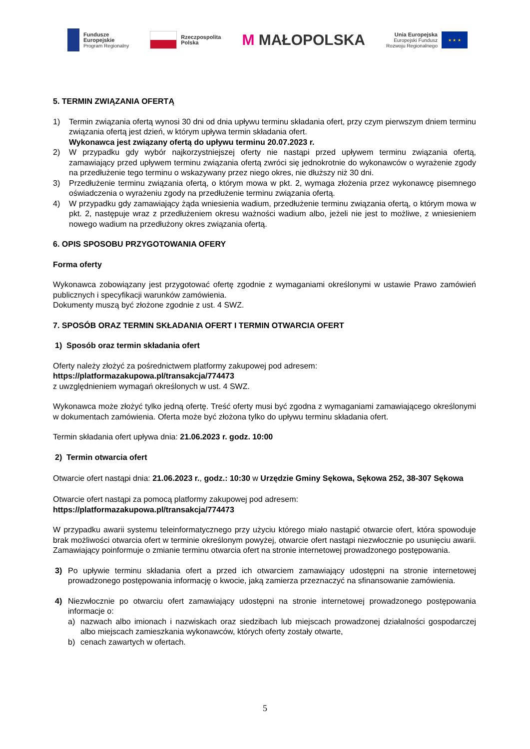Fundusze
Europejskie
Program Regionalny
Rzeczpospolita
Polska
M MAŁOPOLSKA
Unia Europejska
Europejski Fundusz
Rozwoju Regionalnego
★ ★ ★
5. TERMIN ZWIĄZANIA OFERTĄ
1) Termin związania ofertą wynosi 30 dni od dnia upływu terminu składania ofert, przy czym pierwszym dniem terminu związania ofertą jest dzień, w którym upływa termin składania ofert.
Wykonawca jest związany ofertą do upływu terminu 20.07.2023 r.
2) W przypadku gdy wybór najkorzystniejszej oferty nie nastąpi przed upływem terminu związania ofertą, zamawiający przed upływem terminu związania ofertą zwróci się jednokrotnie do wykonawców o wyrażenie zgody na przedłużenie tego terminu o wskazywany przez niego okres, nie dłuższy niż 30 dni.
3) Przedłużenie terminu związania ofertą, o którym mowa w pkt. 2, wymaga złożenia przez wykonawcę pisemnego oświadczenia o wyrażeniu zgody na przedłużenie terminu związania ofertą.
4) W przypadku gdy zamawiający żąda wniesienia wadium, przedłużenie terminu związania ofertą, o którym mowa w pkt. 2, następuje wraz z przedłużeniem okresu ważności wadium albo, jeżeli nie jest to możliwe, z wniesieniem nowego wadium na przedłużony okres związania ofertą.
6. OPIS SPOSOBU PRZYGOTOWANIA OFERY
Forma oferty
Wykonawca zobowiązany jest przygotować ofertę zgodnie z wymaganiami określonymi w ustawie Prawo zamówień publicznych i specyfikacji warunków zamówienia.
Dokumenty muszą być złożone zgodnie z ust. 4 SWZ.
7. SPOSÓB ORAZ TERMIN SKŁADANIA OFERT I TERMIN OTWARCIA OFERT
1) Sposób oraz termin składania ofert
Oferty należy złożyć za pośrednictwem platformy zakupowej pod adresem:
https://platformazakupowa.pl/transakcja/774473
z uwzględnieniem wymagań określonych w ust. 4 SWZ.
Wykonawca może złożyć tylko jedną ofertę. Treść oferty musi być zgodna z wymaganiami zamawiającego określonymi w dokumentach zamówienia. Oferta może być złożona tylko do upływu terminu składania ofert.
Termin składania ofert upływa dnia: 21.06.2023 r. godz. 10:00
2) Termin otwarcia ofert
Otwarcie ofert nastąpi dnia: 21.06.2023 r., godz.: 10:30 w Urzędzie Gminy Sękowa, Sękowa 252, 38-307 Sękowa
Otwarcie ofert nastąpi za pomocą platformy zakupowej pod adresem:
https://platformazakupowa.pl/transakcja/774473
W przypadku awarii systemu teleinformatycznego przy użyciu którego miało nastąpić otwarcie ofert, która spowoduje brak możliwości otwarcia ofert w terminie określonym powyżej, otwarcie ofert nastąpi niezwłocznie po usunięciu awarii. Zamawiający poinformuje o zmianie terminu otwarcia ofert na stronie internetowej prowadzonego postępowania.
3) Po upływie terminu składania ofert a przed ich otwarciem zamawiający udostępni na stronie internetowej prowadzonego postępowania informację o kwocie, jaką zamierza przeznaczyć na sfinansowanie zamówienia.
4) Niezwłocznie po otwarciu ofert zamawiający udostępni na stronie internetowej prowadzonego postępowania informacje o:
a) nazwach albo imionach i nazwiskach oraz siedzibach lub miejscach prowadzonej działalności gospodarczej albo miejscach zamieszkania wykonawców, których oferty zostały otwarte,
b) cenach zawartych w ofertach.
5